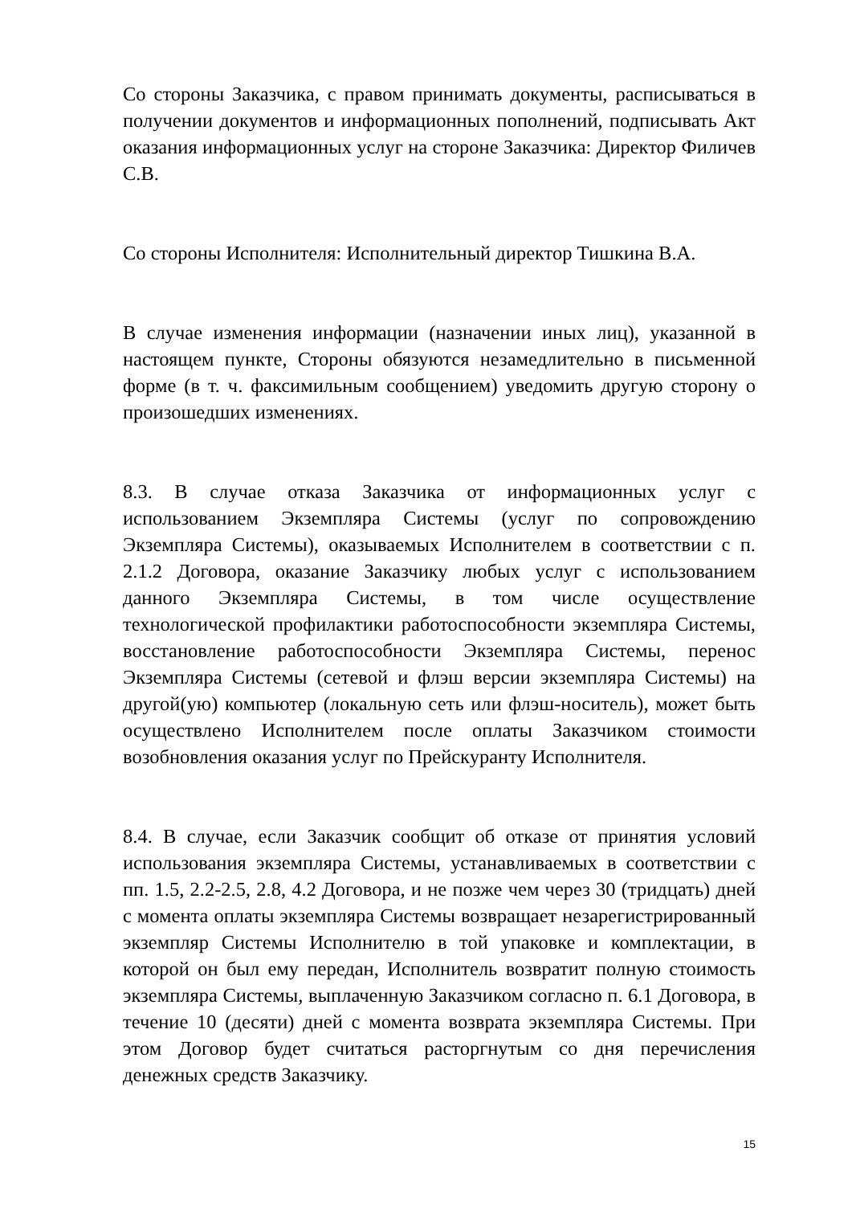Со стороны Заказчика, с правом принимать документы, расписываться в получении документов и информационных пополнений, подписывать Акт оказания информационных услуг на стороне Заказчика: Директор Филичев С.В.
Со стороны Исполнителя: Исполнительный директор Тишкина В.А.
В случае изменения информации (назначении иных лиц), указанной в настоящем пункте, Стороны обязуются незамедлительно в письменной форме (в т. ч. факсимильным сообщением) уведомить другую сторону о произошедших изменениях.
8.3. В случае отказа Заказчика от информационных услуг с использованием Экземпляра Системы (услуг по сопровождению Экземпляра Системы), оказываемых Исполнителем в соответствии с п. 2.1.2 Договора, оказание Заказчику любых услуг с использованием данного Экземпляра Системы, в том числе осуществление технологической профилактики работоспособности экземпляра Системы, восстановление работоспособности Экземпляра Системы, перенос Экземпляра Системы (сетевой и флэш версии экземпляра Системы) на другой(ую) компьютер (локальную сеть или флэш-носитель), может быть осуществлено Исполнителем после оплаты Заказчиком стоимости возобновления оказания услуг по Прейскуранту Исполнителя.
8.4. В случае, если Заказчик сообщит об отказе от принятия условий использования экземпляра Системы, устанавливаемых в соответствии с пп. 1.5, 2.2-2.5, 2.8, 4.2 Договора, и не позже чем через 30 (тридцать) дней с момента оплаты экземпляра Системы возвращает незарегистрированный экземпляр Системы Исполнителю в той упаковке и комплектации, в которой он был ему передан, Исполнитель возвратит полную стоимость экземпляра Системы, выплаченную Заказчиком согласно п. 6.1 Договора, в течение 10 (десяти) дней с момента возврата экземпляра Системы. При этом Договор будет считаться расторгнутым со дня перечисления денежных средств Заказчику.
15